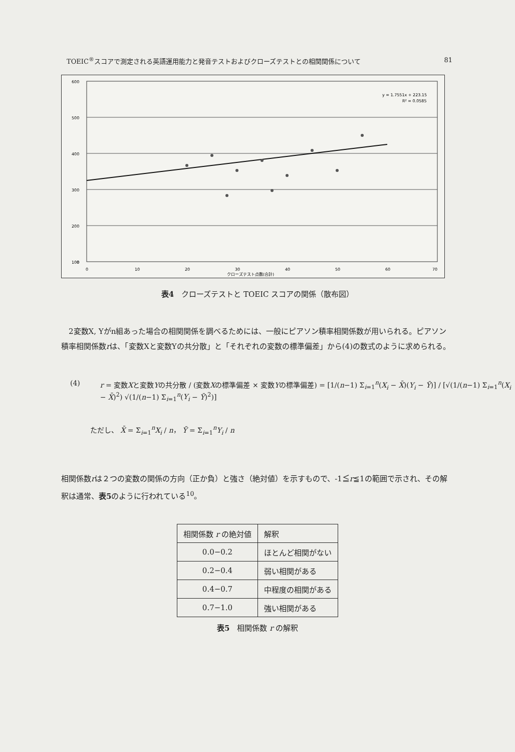TOEIC<sup>®</sup>スコアで測定される英語運用能力と発音テストおよびクローズテストとの相関関係について 81
600
500
400
300
200
100
0
0
10
20
30
40
50
60
70
クローズテスト点数(合計)
y = 1.7551x + 223.15
R² = 0.0585
表4　クローズテストと TOEIC スコアの関係（散布図）
　2変数X, Yがn組あった場合の相関関係を調べるためには、一般にピアソン積率相関係数が用いられる。ピアソン積率相関係数rは、「変数Xと変数Yの共分散」と「それぞれの変数の標準偏差」から(4)の数式のように求められる。
(4) r = 変数Xと変数Yの共分散 / (変数Xの標準偏差 × 変数Yの標準偏差) = [1/(n−1) Σ<sub>i=1</sub><sup>n</sup>(X<sub>i</sub> − X̄)(Y<sub>i</sub> − Ȳ)] / [√(1/(n−1) Σ<sub>i=1</sub><sup>n</sup>(X<sub>i</sub> − X̄)<sup>2</sup>) √(1/(n−1) Σ<sub>i=1</sub><sup>n</sup>(Y<sub>i</sub> − Ȳ)<sup>2</sup>)]
ただし、 X̄ = Σ<sub>i=1</sub><sup>n</sup>X<sub>i</sub> / n， Ȳ = Σ<sub>i=1</sub><sup>n</sup>Y<sub>i</sub> / n
相関係数rは２つの変数の関係の方向（正か負）と強さ（絶対値）を示すもので、-1≦r≦1の範囲で示され、その解釈は通常、表5のように行われている<sup>10</sup>。
| 相関係数 r の絶対値 | 解釈 |
| --- | --- |
| 0.0−0.2 | ほとんど相関がない |
| 0.2−0.4 | 弱い相関がある |
| 0.4−0.7 | 中程度の相関がある |
| 0.7−1.0 | 強い相関がある |
表5　相関係数 r の解釈